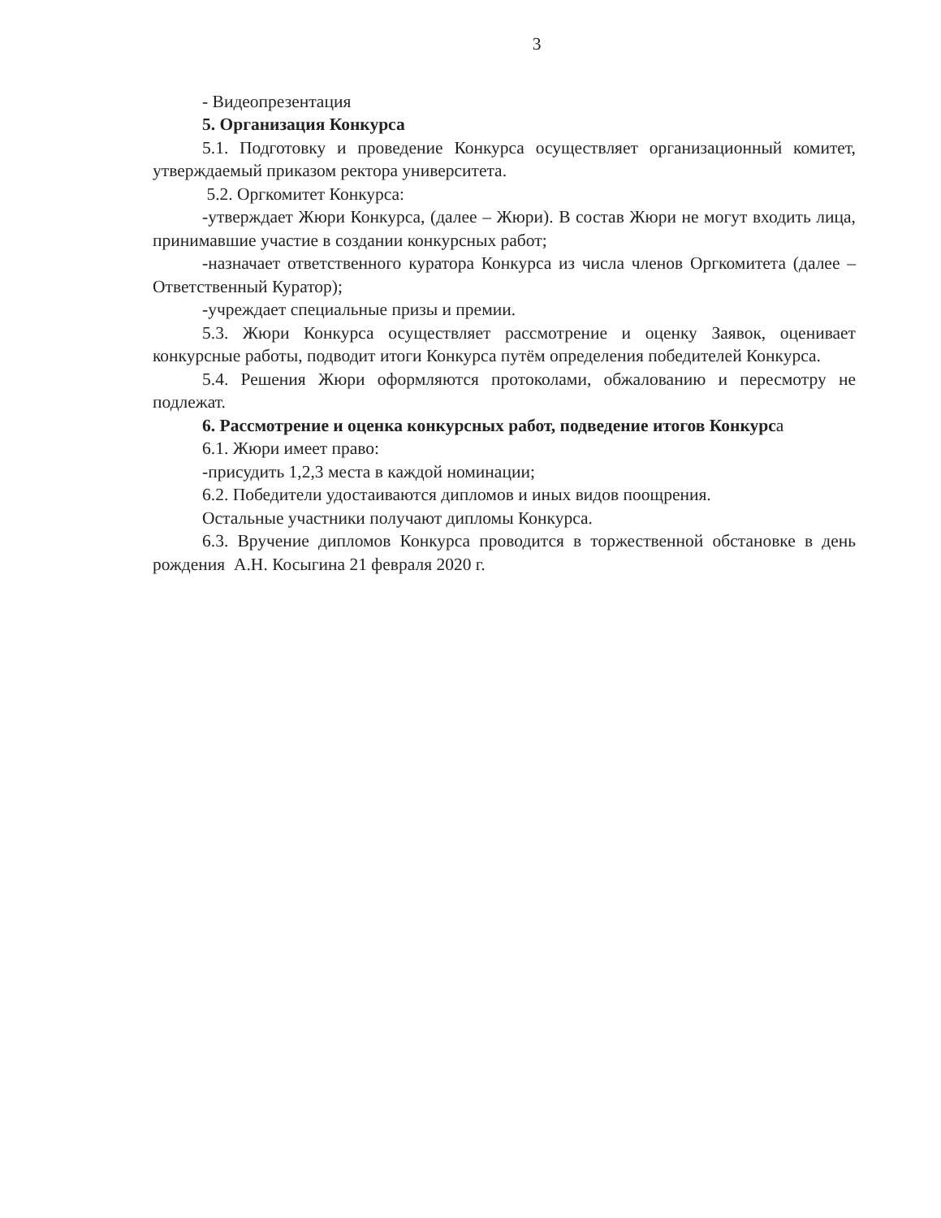3
- Видеопрезентация
5. Организация Конкурса
5.1. Подготовку и проведение Конкурса осуществляет организационный комитет, утверждаемый приказом ректора университета.
5.2. Оргкомитет Конкурса:
-утверждает Жюри Конкурса, (далее – Жюри). В состав Жюри не могут входить лица, принимавшие участие в создании конкурсных работ;
-назначает ответственного куратора Конкурса из числа членов Оргкомитета (далее – Ответственный Куратор);
-учреждает специальные призы и премии.
5.3. Жюри Конкурса осуществляет рассмотрение и оценку Заявок, оценивает конкурсные работы, подводит итоги Конкурса путём определения победителей Конкурса.
5.4. Решения Жюри оформляются протоколами, обжалованию и пересмотру не подлежат.
6. Рассмотрение и оценка конкурсных работ, подведение итогов Конкурса
6.1. Жюри имеет право:
-присудить 1,2,3 места в каждой номинации;
6.2. Победители удостаиваются дипломов и иных видов поощрения.
Остальные участники получают дипломы Конкурса.
6.3. Вручение дипломов Конкурса проводится в торжественной обстановке в день рождения А.Н. Косыгина 21 февраля 2020 г.